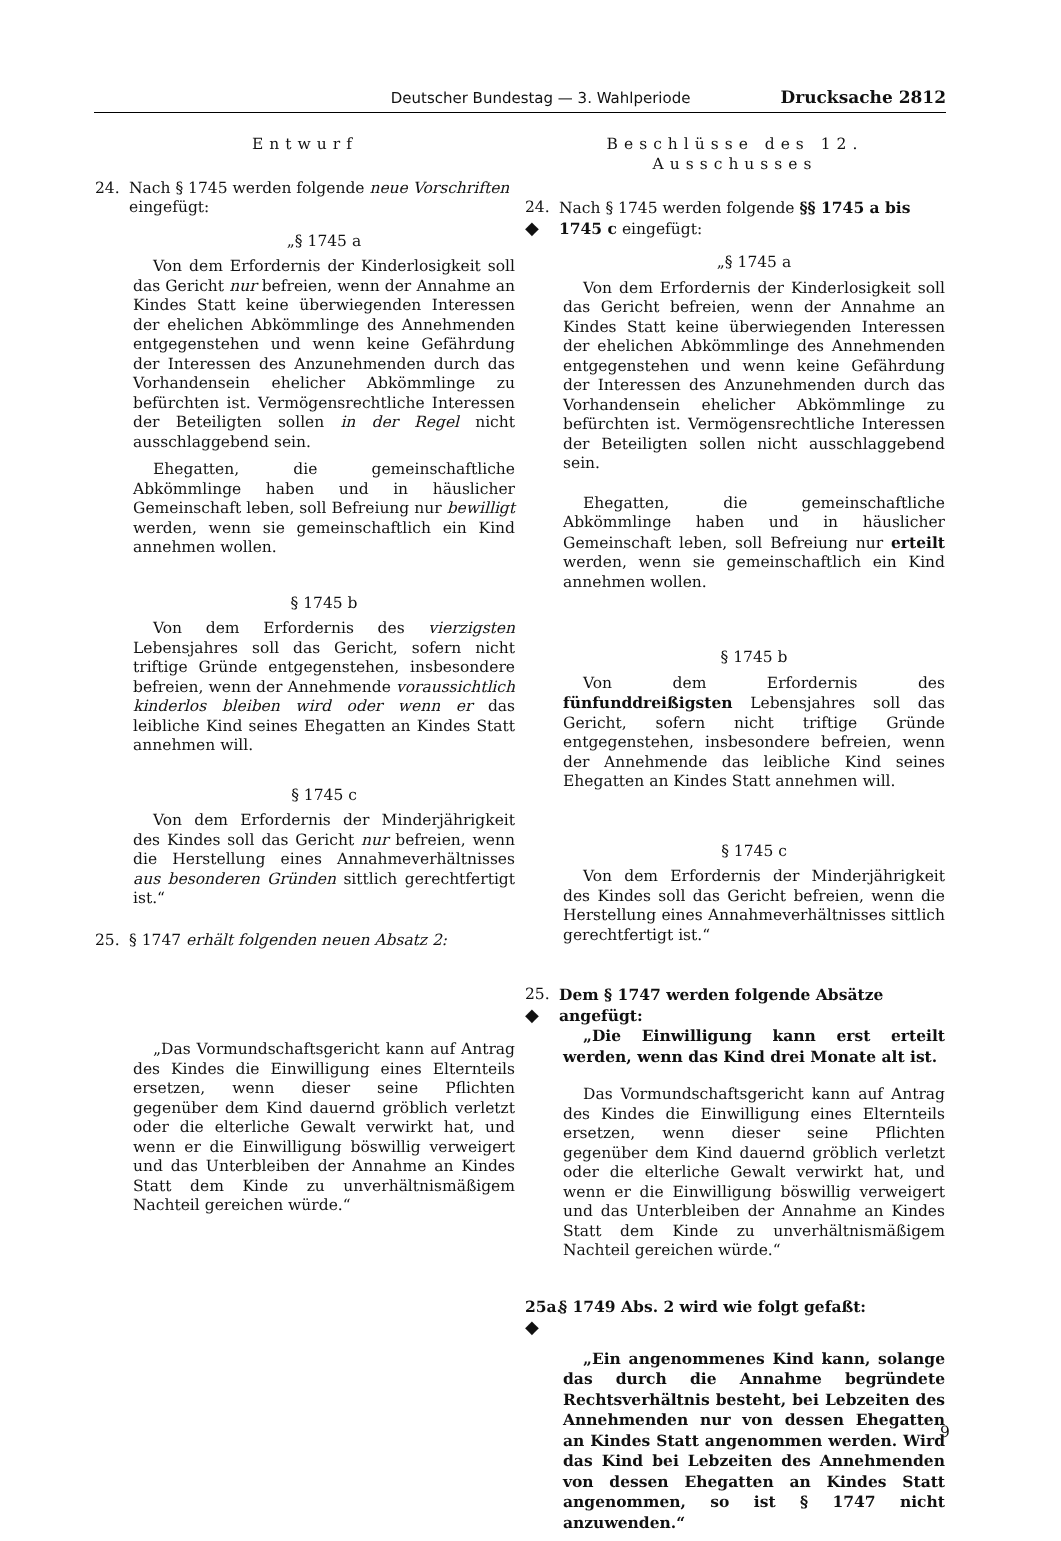Deutscher Bundestag — 3. Wahlperiode Drucksache 2812
Entwurf
24. Nach § 1745 werden folgende neue Vorschriften eingefügt:
„§ 1745 a
Von dem Erfordernis der Kinderlosigkeit soll das Gericht nur befreien, wenn der Annahme an Kindes Statt keine überwiegenden Interessen der ehelichen Abkömmlinge des Annehmenden entgegenstehen und wenn keine Gefährdung der Interessen des Anzunehmenden durch das Vorhandensein ehelicher Abkömmlinge zu befürchten ist. Vermögensrechtliche Interessen der Beteiligten sollen in der Regel nicht ausschlaggebend sein.
Ehegatten, die gemeinschaftliche Abkömmlinge haben und in häuslicher Gemeinschaft leben, soll Befreiung nur bewilligt werden, wenn sie gemeinschaftlich ein Kind annehmen wollen.
§ 1745 b
Von dem Erfordernis des vierzigsten Lebensjahres soll das Gericht, sofern nicht triftige Gründe entgegenstehen, insbesondere befreien, wenn der Annehmende voraussichtlich kinderlos bleiben wird oder wenn er das leibliche Kind seines Ehegatten an Kindes Statt annehmen will.
§ 1745 c
Von dem Erfordernis der Minderjährigkeit des Kindes soll das Gericht nur befreien, wenn die Herstellung eines Annahmeverhältnisses aus besonderen Gründen sittlich gerechtfertigt ist.“
25. § 1747 erhält folgenden neuen Absatz 2:
„Das Vormundschaftsgericht kann auf Antrag des Kindes die Einwilligung eines Elternteils ersetzen, wenn dieser seine Pflichten gegenüber dem Kind dauernd gröblich verletzt oder die elterliche Gewalt verwirkt hat, und wenn er die Einwilligung böswillig verweigert und das Unterbleiben der Annahme an Kindes Statt dem Kinde zu unverhältnismäßigem Nachteil gereichen würde.“
Beschlüsse des 12. Ausschusses
24.
◆
Nach § 1745 werden folgende §§ 1745 a bis 1745 c eingefügt:
„§ 1745 a
Von dem Erfordernis der Kinderlosigkeit soll das Gericht befreien, wenn der Annahme an Kindes Statt keine überwiegenden Interessen der ehelichen Abkömmlinge des Annehmenden entgegenstehen und wenn keine Gefährdung der Interessen des Anzunehmenden durch das Vorhandensein ehelicher Abkömmlinge zu befürchten ist. Vermögensrechtliche Interessen der Beteiligten sollen nicht ausschlaggebend sein.
Ehegatten, die gemeinschaftliche Abkömmlinge haben und in häuslicher Gemeinschaft leben, soll Befreiung nur erteilt werden, wenn sie gemeinschaftlich ein Kind annehmen wollen.
§ 1745 b
Von dem Erfordernis des fünfunddreißigsten Lebensjahres soll das Gericht, sofern nicht triftige Gründe entgegenstehen, insbesondere befreien, wenn der Annehmende das leibliche Kind seines Ehegatten an Kindes Statt annehmen will.
§ 1745 c
Von dem Erfordernis der Minderjährigkeit des Kindes soll das Gericht befreien, wenn die Herstellung eines Annahmeverhältnisses sittlich gerechtfertigt ist.“
25.
◆
Dem § 1747 werden folgende Absätze angefügt:
„Die Einwilligung kann erst erteilt werden, wenn das Kind drei Monate alt ist.
Das Vormundschaftsgericht kann auf Antrag des Kindes die Einwilligung eines Elternteils ersetzen, wenn dieser seine Pflichten gegenüber dem Kind dauernd gröblich verletzt oder die elterliche Gewalt verwirkt hat, und wenn er die Einwilligung böswillig verweigert und das Unterbleiben der Annahme an Kindes Statt dem Kinde zu unverhältnismäßigem Nachteil gereichen würde.“
25a.
◆
§ 1749 Abs. 2 wird wie folgt gefaßt:
„Ein angenommenes Kind kann, solange das durch die Annahme begründete Rechtsverhältnis besteht, bei Lebzeiten des Annehmenden nur von dessen Ehegatten an Kindes Statt angenommen werden. Wird das Kind bei Lebzeiten des Annehmenden von dessen Ehegatten an Kindes Statt angenommen, so ist § 1747 nicht anzuwenden.“
9